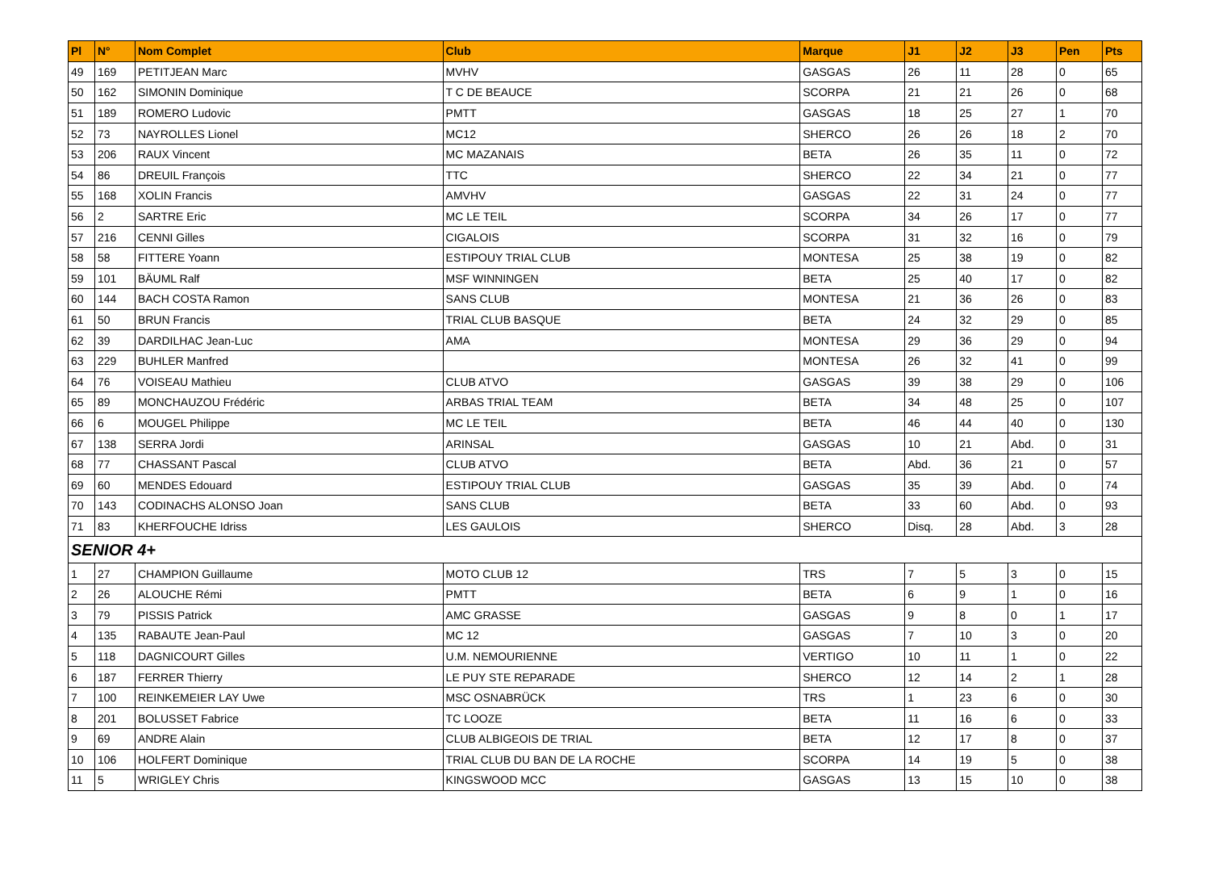| Pl | N° | Nom Complet | Club | Marque | J1 | J2 | J3 | Pen | Pts |
| --- | --- | --- | --- | --- | --- | --- | --- | --- | --- |
| 49 | 169 | PETITJEAN Marc | MVHV | GASGAS | 26 | 11 | 28 | 0 | 65 |
| 50 | 162 | SIMONIN Dominique | T C DE BEAUCE | SCORPA | 21 | 21 | 26 | 0 | 68 |
| 51 | 189 | ROMERO Ludovic | PMTT | GASGAS | 18 | 25 | 27 | 1 | 70 |
| 52 | 73 | NAYROLLES Lionel | MC12 | SHERCO | 26 | 26 | 18 | 2 | 70 |
| 53 | 206 | RAUX Vincent | MC MAZANAIS | BETA | 26 | 35 | 11 | 0 | 72 |
| 54 | 86 | DREUIL François | TTC | SHERCO | 22 | 34 | 21 | 0 | 77 |
| 55 | 168 | XOLIN Francis | AMVHV | GASGAS | 22 | 31 | 24 | 0 | 77 |
| 56 | 2 | SARTRE Eric | MC LE TEIL | SCORPA | 34 | 26 | 17 | 0 | 77 |
| 57 | 216 | CENNI Gilles | CIGALOIS | SCORPA | 31 | 32 | 16 | 0 | 79 |
| 58 | 58 | FITTERE Yoann | ESTIPOUY TRIAL CLUB | MONTESA | 25 | 38 | 19 | 0 | 82 |
| 59 | 101 | BÄUML Ralf | MSF WINNINGEN | BETA | 25 | 40 | 17 | 0 | 82 |
| 60 | 144 | BACH COSTA Ramon | SANS CLUB | MONTESA | 21 | 36 | 26 | 0 | 83 |
| 61 | 50 | BRUN Francis | TRIAL CLUB BASQUE | BETA | 24 | 32 | 29 | 0 | 85 |
| 62 | 39 | DARDILHAC Jean-Luc | AMA | MONTESA | 29 | 36 | 29 | 0 | 94 |
| 63 | 229 | BUHLER Manfred | | MONTESA | 26 | 32 | 41 | 0 | 99 |
| 64 | 76 | VOISEAU Mathieu | CLUB ATVO | GASGAS | 39 | 38 | 29 | 0 | 106 |
| 65 | 89 | MONCHAUZOU Frédéric | ARBAS TRIAL TEAM | BETA | 34 | 48 | 25 | 0 | 107 |
| 66 | 6 | MOUGEL Philippe | MC LE TEIL | BETA | 46 | 44 | 40 | 0 | 130 |
| 67 | 138 | SERRA Jordi | ARINSAL | GASGAS | 10 | 21 | Abd. | 0 | 31 |
| 68 | 77 | CHASSANT Pascal | CLUB ATVO | BETA | Abd. | 36 | 21 | 0 | 57 |
| 69 | 60 | MENDES Edouard | ESTIPOUY TRIAL CLUB | GASGAS | 35 | 39 | Abd. | 0 | 74 |
| 70 | 143 | CODINACHS ALONSO Joan | SANS CLUB | BETA | 33 | 60 | Abd. | 0 | 93 |
| 71 | 83 | KHERFOUCHE Idriss | LES GAULOIS | SHERCO | Disq. | 28 | Abd. | 3 | 28 |
| SENIOR 4+ | | | | | | | | | |
| 1 | 27 | CHAMPION Guillaume | MOTO CLUB 12 | TRS | 7 | 5 | 3 | 0 | 15 |
| 2 | 26 | ALOUCHE Rémi | PMTT | BETA | 6 | 9 | 1 | 0 | 16 |
| 3 | 79 | PISSIS Patrick | AMC GRASSE | GASGAS | 9 | 8 | 0 | 1 | 17 |
| 4 | 135 | RABAUTE Jean-Paul | MC 12 | GASGAS | 7 | 10 | 3 | 0 | 20 |
| 5 | 118 | DAGNICOURT Gilles | U.M. NEMOURIENNE | VERTIGO | 10 | 11 | 1 | 0 | 22 |
| 6 | 187 | FERRER Thierry | LE PUY STE REPARADE | SHERCO | 12 | 14 | 2 | 1 | 28 |
| 7 | 100 | REINKEMEIER LAY Uwe | MSC OSNABRÜCK | TRS | 1 | 23 | 6 | 0 | 30 |
| 8 | 201 | BOLUSSET Fabrice | TC LOOZE | BETA | 11 | 16 | 6 | 0 | 33 |
| 9 | 69 | ANDRE Alain | CLUB ALBIGEOIS DE TRIAL | BETA | 12 | 17 | 8 | 0 | 37 |
| 10 | 106 | HOLFERT Dominique | TRIAL CLUB DU BAN DE LA ROCHE | SCORPA | 14 | 19 | 5 | 0 | 38 |
| 11 | 5 | WRIGLEY Chris | KINGSWOOD MCC | GASGAS | 13 | 15 | 10 | 0 | 38 |